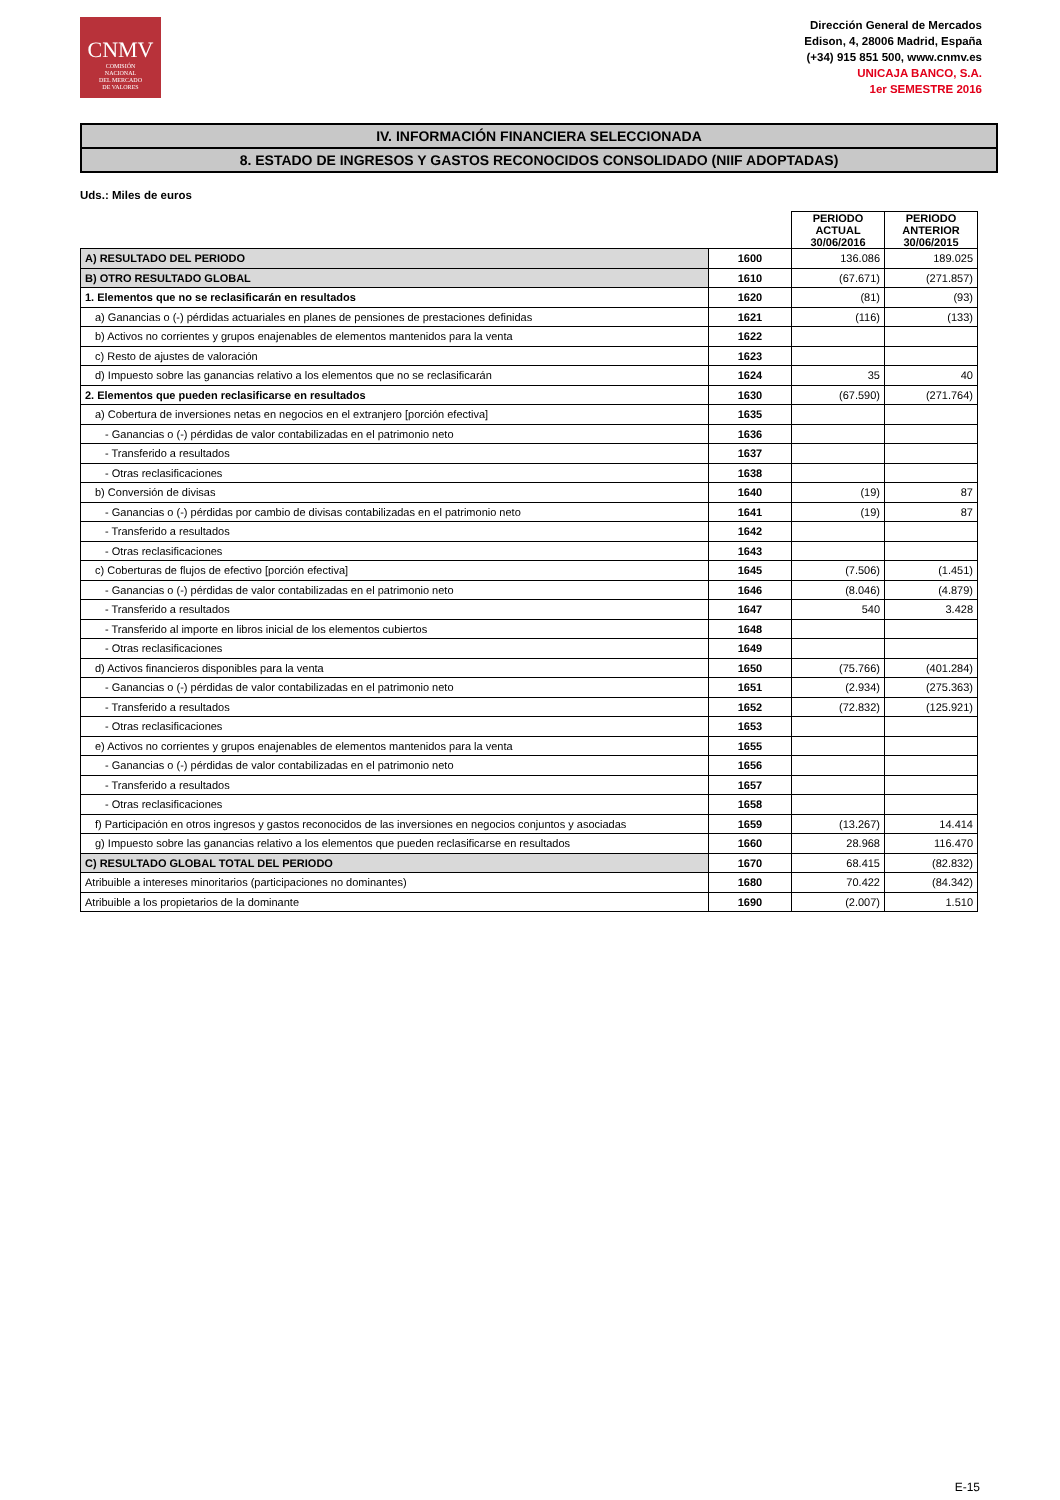CNMV
COMISIÓN
NACIONAL
DEL MERCADO
DE VALORES
Dirección General de Mercados
Edison, 4, 28006 Madrid, España
(+34) 915 851 500, www.cnmv.es
UNICAJA BANCO, S.A.
1er SEMESTRE 2016
IV. INFORMACIÓN FINANCIERA SELECCIONADA
8. ESTADO DE INGRESOS Y GASTOS RECONOCIDOS CONSOLIDADO (NIIF ADOPTADAS)
Uds.: Miles de euros
| | | PERIODO ACTUAL 30/06/2016 | PERIODO ANTERIOR 30/06/2015 |
| --- | --- | --- | --- |
| A) RESULTADO DEL PERIODO | 1600 | 136.086 | 189.025 |
| B) OTRO RESULTADO GLOBAL | 1610 | (67.671) | (271.857) |
| 1. Elementos que no se reclasificarán en resultados | 1620 | (81) | (93) |
| a) Ganancias o (-) pérdidas actuariales en planes de pensiones de prestaciones definidas | 1621 | (116) | (133) |
| b) Activos no corrientes y grupos enajenables de elementos mantenidos para la venta | 1622 | | |
| c) Resto de ajustes de valoración | 1623 | | |
| d) Impuesto sobre las ganancias relativo a los elementos que no se reclasificarán | 1624 | 35 | 40 |
| 2. Elementos que pueden reclasificarse en resultados | 1630 | (67.590) | (271.764) |
| a) Cobertura de inversiones netas en negocios en el extranjero [porción efectiva] | 1635 | | |
| - Ganancias o (-) pérdidas de valor contabilizadas en el patrimonio neto | 1636 | | |
| - Transferido a resultados | 1637 | | |
| - Otras reclasificaciones | 1638 | | |
| b) Conversión de divisas | 1640 | (19) | 87 |
| - Ganancias o (-) pérdidas por cambio de divisas contabilizadas en el patrimonio neto | 1641 | (19) | 87 |
| - Transferido a resultados | 1642 | | |
| - Otras reclasificaciones | 1643 | | |
| c) Coberturas de flujos de efectivo [porción efectiva] | 1645 | (7.506) | (1.451) |
| - Ganancias o (-) pérdidas de valor contabilizadas en el patrimonio neto | 1646 | (8.046) | (4.879) |
| - Transferido a resultados | 1647 | 540 | 3.428 |
| - Transferido al importe en libros inicial de los elementos cubiertos | 1648 | | |
| - Otras reclasificaciones | 1649 | | |
| d) Activos financieros disponibles para la venta | 1650 | (75.766) | (401.284) |
| - Ganancias o (-) pérdidas de valor contabilizadas en el patrimonio neto | 1651 | (2.934) | (275.363) |
| - Transferido a resultados | 1652 | (72.832) | (125.921) |
| - Otras reclasificaciones | 1653 | | |
| e) Activos no corrientes y grupos enajenables de elementos mantenidos para la venta | 1655 | | |
| - Ganancias o (-) pérdidas de valor contabilizadas en el patrimonio neto | 1656 | | |
| - Transferido a resultados | 1657 | | |
| - Otras reclasificaciones | 1658 | | |
| f) Participación en otros ingresos y gastos reconocidos de las inversiones en negocios conjuntos y asociadas | 1659 | (13.267) | 14.414 |
| g) Impuesto sobre las ganancias relativo a los elementos que pueden reclasificarse en resultados | 1660 | 28.968 | 116.470 |
| C) RESULTADO GLOBAL TOTAL DEL PERIODO | 1670 | 68.415 | (82.832) |
| Atribuible a intereses minoritarios (participaciones no dominantes) | 1680 | 70.422 | (84.342) |
| Atribuible a los propietarios de la dominante | 1690 | (2.007) | 1.510 |
E-15